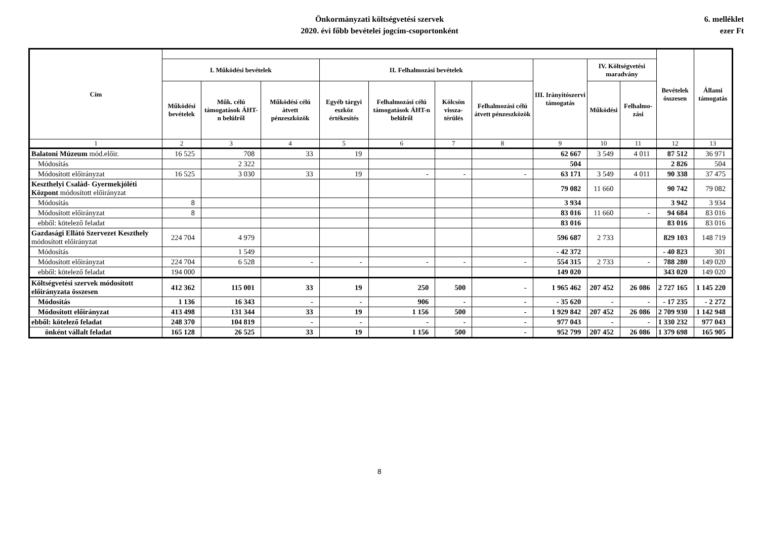Önkormányzati költségvetési szervek
2020. évi főbb bevételei jogcím-csoportonként
6. melléklet
ezer Ft
| Cím | | | | | | | | | | | Bevételek összesen | Állami támogatás |
| --- | --- | --- | --- | --- | --- | --- | --- | --- | --- | --- | --- | --- |
| | I. Működési bevételek | | | II. Felhalmozási bevételek | | | | III. Irányítószervi támogatás | IV. Költségvetési maradvány | | | |
| | Működési bevételek | Műk. célú támogatások ÁHT-n belülről | Működési célú átvett pénzeszközök | Egyéb tárgyi eszköz értékesítés | Felhalmozási célú támogatások ÁHT-n belülről | Kölcsön vissza-térülés | Felhalmozási célú átvett pénzeszközök | | Működési | Felhalmo-zási | | |
| 1 | 2 | 3 | 4 | 5 | 6 | 7 | 8 | 9 | 10 | 11 | 12 | 13 |
| Balatoni Múzeum mód.előir. | 16 525 | 708 | 33 | 19 | | | | 62 667 | 3 549 | 4 011 | 87 512 | 36 971 |
| Módosítás | | 2 322 | | | | | | 504 | | | 2 826 | 504 |
| Módosított előirányzat | 16 525 | 3 030 | 33 | 19 | - | - | - | 63 171 | 3 549 | 4 011 | 90 338 | 37 475 |
| Keszthelyi Család- Gyermekjóléti Központ módosított előirányzat | | | | | | | | 79 082 | 11 660 | | 90 742 | 79 082 |
| Módosítás | 8 | | | | | | | 3 934 | | | 3 942 | 3 934 |
| Módosított előirányzat | 8 | | | | | | | 83 016 | 11 660 | - | 94 684 | 83 016 |
| ebből: kötelező feladat | | | | | | | | 83 016 | | | 83 016 | 83 016 |
| Gazdasági Ellátó Szervezet Keszthely módosított előirányzat | 224 704 | 4 979 | | | | | | 596 687 | 2 733 | | 829 103 | 148 719 |
| Módosítás | | 1 549 | | | | | | - 42 372 | | | - 40 823 | 301 |
| Módosított előirányzat | 224 704 | 6 528 | - | - | - | - | - | 554 315 | 2 733 | - | 788 280 | 149 020 |
| ebből: kötelező feladat | 194 000 | | | | | | | 149 020 | | | 343 020 | 149 020 |
| Költségvetési szervek módosított előirányzata összesen | 412 362 | 115 001 | 33 | 19 | 250 | 500 | - | 1 965 462 | 207 452 | 26 086 | 2 727 165 | 1 145 220 |
| Módosítás | 1 136 | 16 343 | - | - | 906 | - | - | - 35 620 | - | - | - 17 235 | - 2 272 |
| Módosított előirányzat | 413 498 | 131 344 | 33 | 19 | 1 156 | 500 | - | 1 929 842 | 207 452 | 26 086 | 2 709 930 | 1 142 948 |
| ebből: kötelező feladat | 248 370 | 104 819 | - | - | - | - | - | 977 043 | - | - | 1 330 232 | 977 043 |
| önként vállalt feladat | 165 128 | 26 525 | 33 | 19 | 1 156 | 500 | - | 952 799 | 207 452 | 26 086 | 1 379 698 | 165 905 |
8